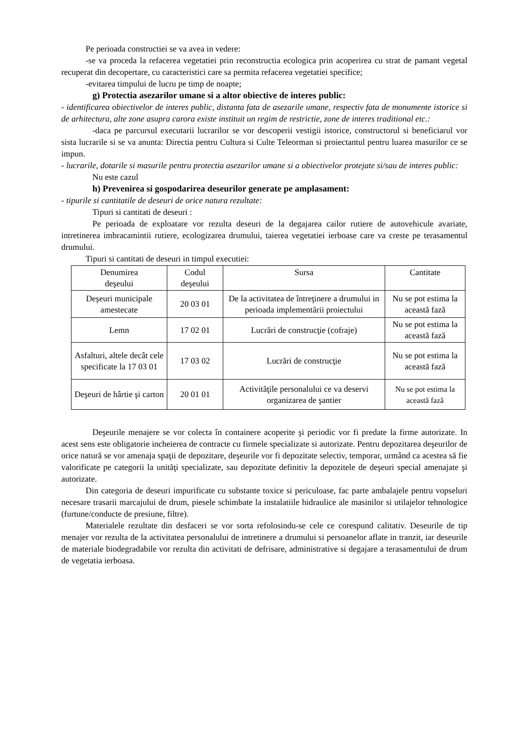Pe perioada constructiei se va avea in vedere:
-se va proceda la refacerea vegetatiei prin reconstructia ecologica prin acoperirea cu strat de pamant vegetal recuperat din decopertare, cu caracteristici care sa permita refacerea vegetatiei specifice;
-evitarea timpului de lucru pe timp de noapte;
g) Protectia asezarilor umane si a altor obiective de interes public:
- identificarea obiectivelor de interes public, distanta fata de asezarile umane, respectiv fata de monumente istorice si de arhitectura, alte zone asupra carora existe instituit un regim de restrictie, zone de interes traditional etc.:
-daca pe parcursul executarii lucrarilor se vor descoperii vestigii istorice, constructorul si beneficiarul vor sista lucrarile si se va anunta: Directia pentru Cultura si Culte Teleorman si proiectantul pentru luarea masurilor ce se impun.
- lucrarile, dotarile si masurile pentru protectia asezarilor umane si a obiectivelor protejate si/sau de interes public:
Nu este cazul
h) Prevenirea si gospodarirea deseurilor generate pe amplasament:
- tipurile si cantitatile de deseuri de orice natura rezultate:
Tipuri si cantitati de deseuri :
Pe perioada de exploatare vor rezulta deseuri de la degajarea cailor rutiere de autovehicule avariate, intretinerea imbracamintii rutiere, ecologizarea drumului, taierea vegetatiei ierboase care va creste pe terasamentul drumului.
Tipuri si cantitati de deseuri in timpul executiei:
| Denumirea deşeului | Codul deşeului | Sursa | Cantitate |
| Deşeuri municipale amestecate | 20 03 01 | De la activitatea de întreţinere a drumului in perioada implementării proiectului | Nu se pot estima la această fază |
| Lemn | 17 02 01 | Lucrări de construcţie (cofraje) | Nu se pot estima la această fază |
| Asfalturi, altele decât cele specificate la 17 03 01 | 17 03 02 | Lucrări de construcţie | Nu se pot estima la această fază |
| Deşeuri de hârtie şi carton | 20 01 01 | Activităţile personalului ce va deservi organizarea de şantier | Nu se pot estima la această fază |
Deşeurile menajere se vor colecta în containere acoperite şi periodic vor fi predate la firme autorizate. In acest sens este obligatorie incheierea de contracte cu firmele specializate si autorizate. Pentru depozitarea deşeurilor de orice natură se vor amenaja spaţii de depozitare, deşeurile vor fi depozitate selectiv, temporar, urmând ca acestea să fie valorificate pe categorii la unităţi specializate, sau depozitate definitiv la depozitele de deşeuri special amenajate şi autorizate.
Din categoria de deseuri impurificate cu substante toxice si periculoase, fac parte ambalajele pentru vopseluri necesare trasarii marcajului de drum, piesele schimbate la instalatiile hidraulice ale masinilor si utilajelor tehnologice (furtune/conducte de presiune, filtre).
Materialele rezultate din desfaceri se vor sorta refolosindu-se cele ce corespund calitativ. Deseurile de tip menajer vor rezulta de la activitatea personalului de intretinere a drumului si persoanelor aflate in tranzit, iar deseurile de materiale biodegradabile vor rezulta din activitati de defrisare, administrative si degajare a terasamentului de drum de vegetatia ierboasa.